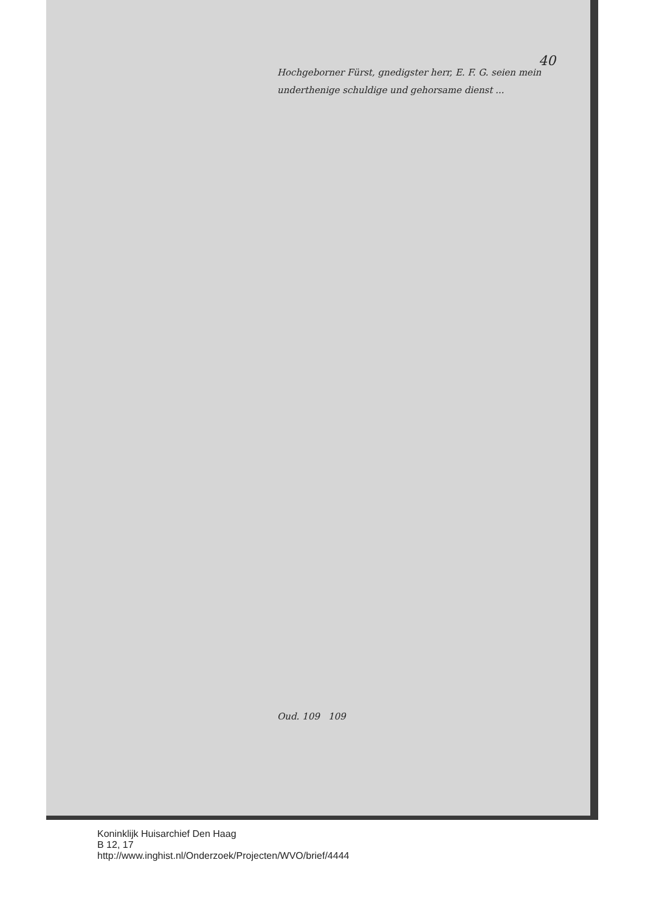40
Hochgeborner Fürst, gnedigster herr, E. F. G. seien mein underthenige schuldige und gehorsame dienst ...
Oud. 109 109
Koninklijk Huisarchief Den Haag
B 12, 17
http://www.inghist.nl/Onderzoek/Projecten/WVO/brief/4444